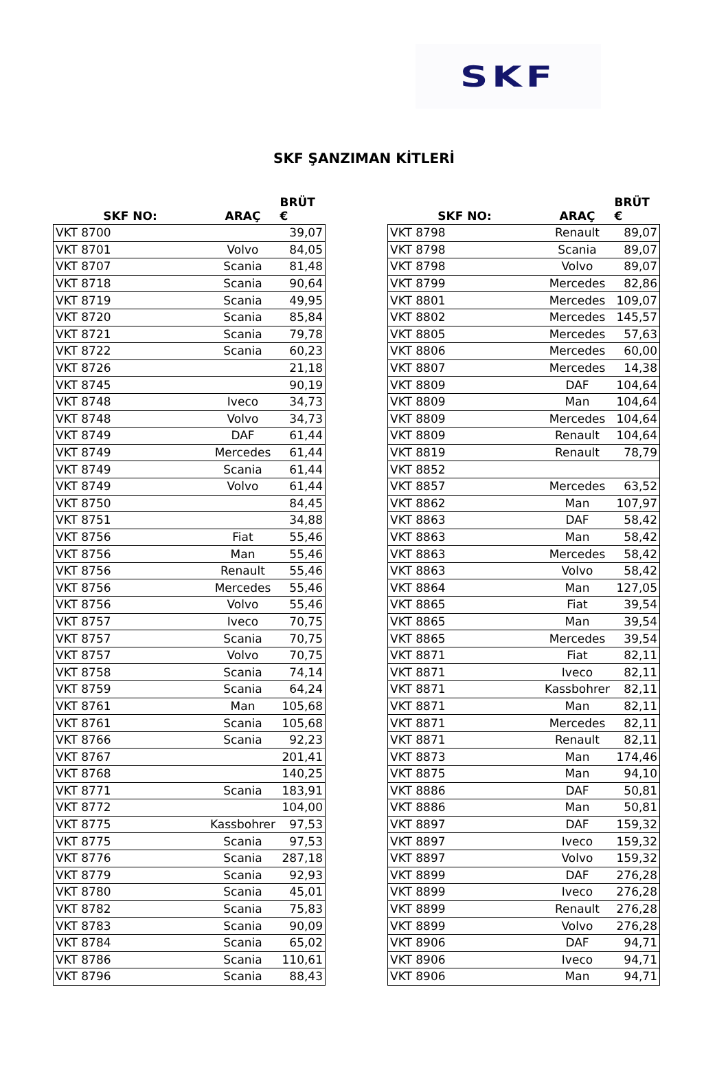SKF
SKF ŞANZIMAN KİTLERİ
| SKF NO: | ARAÇ | BRÜT € |
| --- | --- | --- |
| VKT 8700 | | 39,07 |
| VKT 8701 | Volvo | 84,05 |
| VKT 8707 | Scania | 81,48 |
| VKT 8718 | Scania | 90,64 |
| VKT 8719 | Scania | 49,95 |
| VKT 8720 | Scania | 85,84 |
| VKT 8721 | Scania | 79,78 |
| VKT 8722 | Scania | 60,23 |
| VKT 8726 | | 21,18 |
| VKT 8745 | | 90,19 |
| VKT 8748 | Iveco | 34,73 |
| VKT 8748 | Volvo | 34,73 |
| VKT 8749 | DAF | 61,44 |
| VKT 8749 | Mercedes | 61,44 |
| VKT 8749 | Scania | 61,44 |
| VKT 8749 | Volvo | 61,44 |
| VKT 8750 | | 84,45 |
| VKT 8751 | | 34,88 |
| VKT 8756 | Fiat | 55,46 |
| VKT 8756 | Man | 55,46 |
| VKT 8756 | Renault | 55,46 |
| VKT 8756 | Mercedes | 55,46 |
| VKT 8756 | Volvo | 55,46 |
| VKT 8757 | Iveco | 70,75 |
| VKT 8757 | Scania | 70,75 |
| VKT 8757 | Volvo | 70,75 |
| VKT 8758 | Scania | 74,14 |
| VKT 8759 | Scania | 64,24 |
| VKT 8761 | Man | 105,68 |
| VKT 8761 | Scania | 105,68 |
| VKT 8766 | Scania | 92,23 |
| VKT 8767 | | 201,41 |
| VKT 8768 | | 140,25 |
| VKT 8771 | Scania | 183,91 |
| VKT 8772 | | 104,00 |
| VKT 8775 | Kassbohrer | 97,53 |
| VKT 8775 | Scania | 97,53 |
| VKT 8776 | Scania | 287,18 |
| VKT 8779 | Scania | 92,93 |
| VKT 8780 | Scania | 45,01 |
| VKT 8782 | Scania | 75,83 |
| VKT 8783 | Scania | 90,09 |
| VKT 8784 | Scania | 65,02 |
| VKT 8786 | Scania | 110,61 |
| VKT 8796 | Scania | 88,43 |
| SKF NO: | ARAÇ | BRÜT € |
| --- | --- | --- |
| VKT 8798 | Renault | 89,07 |
| VKT 8798 | Scania | 89,07 |
| VKT 8798 | Volvo | 89,07 |
| VKT 8799 | Mercedes | 82,86 |
| VKT 8801 | Mercedes | 109,07 |
| VKT 8802 | Mercedes | 145,57 |
| VKT 8805 | Mercedes | 57,63 |
| VKT 8806 | Mercedes | 60,00 |
| VKT 8807 | Mercedes | 14,38 |
| VKT 8809 | DAF | 104,64 |
| VKT 8809 | Man | 104,64 |
| VKT 8809 | Mercedes | 104,64 |
| VKT 8809 | Renault | 104,64 |
| VKT 8819 | Renault | 78,79 |
| VKT 8852 | | |
| VKT 8857 | Mercedes | 63,52 |
| VKT 8862 | Man | 107,97 |
| VKT 8863 | DAF | 58,42 |
| VKT 8863 | Man | 58,42 |
| VKT 8863 | Mercedes | 58,42 |
| VKT 8863 | Volvo | 58,42 |
| VKT 8864 | Man | 127,05 |
| VKT 8865 | Fiat | 39,54 |
| VKT 8865 | Man | 39,54 |
| VKT 8865 | Mercedes | 39,54 |
| VKT 8871 | Fiat | 82,11 |
| VKT 8871 | Iveco | 82,11 |
| VKT 8871 | Kassbohrer | 82,11 |
| VKT 8871 | Man | 82,11 |
| VKT 8871 | Mercedes | 82,11 |
| VKT 8871 | Renault | 82,11 |
| VKT 8873 | Man | 174,46 |
| VKT 8875 | Man | 94,10 |
| VKT 8886 | DAF | 50,81 |
| VKT 8886 | Man | 50,81 |
| VKT 8897 | DAF | 159,32 |
| VKT 8897 | Iveco | 159,32 |
| VKT 8897 | Volvo | 159,32 |
| VKT 8899 | DAF | 276,28 |
| VKT 8899 | Iveco | 276,28 |
| VKT 8899 | Renault | 276,28 |
| VKT 8899 | Volvo | 276,28 |
| VKT 8906 | DAF | 94,71 |
| VKT 8906 | Iveco | 94,71 |
| VKT 8906 | Man | 94,71 |